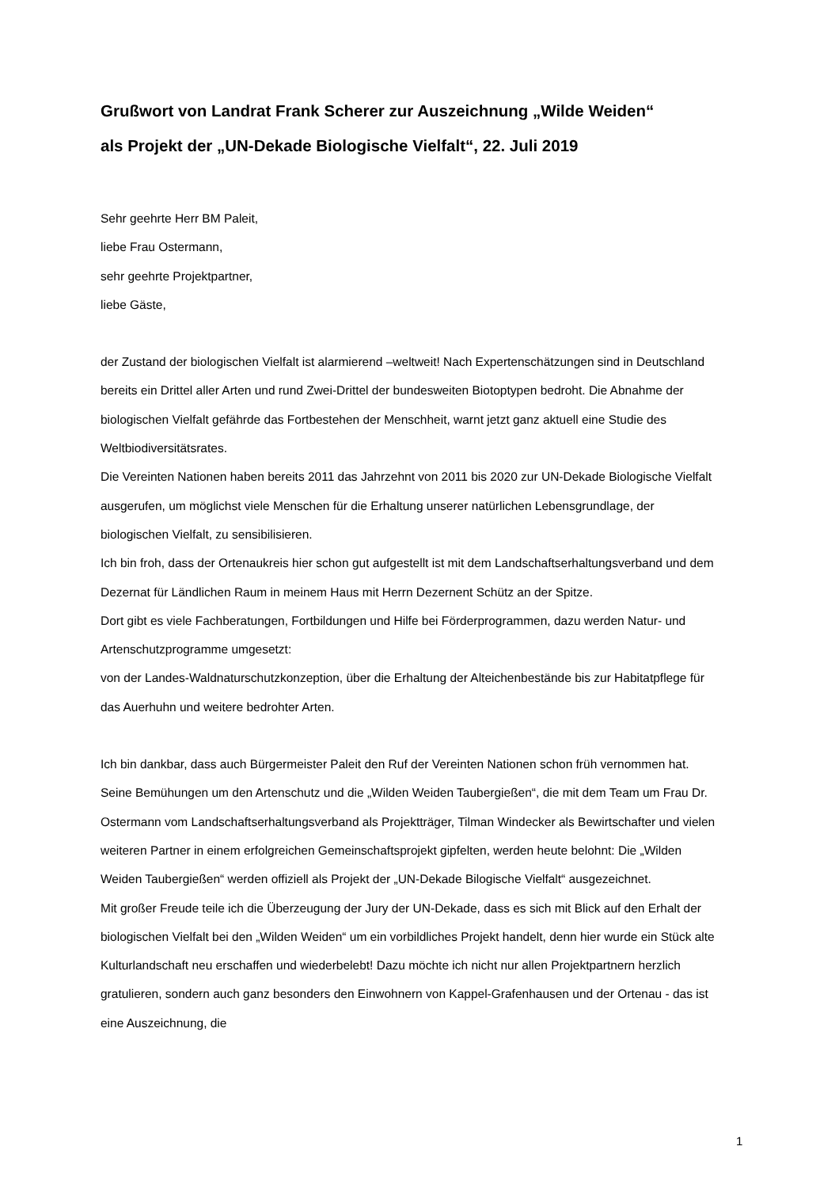Grußwort von Landrat Frank Scherer zur Auszeichnung „Wilde Weiden“
als Projekt der „UN-Dekade Biologische Vielfalt“, 22. Juli 2019
Sehr geehrte Herr BM Paleit,
liebe Frau Ostermann,
sehr geehrte Projektpartner,
liebe Gäste,
der Zustand der biologischen Vielfalt ist alarmierend –weltweit! Nach Expertenschätzungen sind in Deutschland bereits ein Drittel aller Arten und rund Zwei-Drittel der bundesweiten Biotoptypen bedroht. Die Abnahme der biologischen Vielfalt gefährde das Fortbestehen der Menschheit, warnt jetzt ganz aktuell eine Studie des Weltbiodiversitätsrates.
Die Vereinten Nationen haben bereits 2011 das Jahrzehnt von 2011 bis 2020 zur UN-Dekade Biologische Vielfalt ausgerufen, um möglichst viele Menschen für die Erhaltung unserer natürlichen Lebensgrundlage, der biologischen Vielfalt, zu sensibilisieren.
Ich bin froh, dass der Ortenaukreis hier schon gut aufgestellt ist mit dem Landschaftserhaltungsverband und dem Dezernat für Ländlichen Raum in meinem Haus mit Herrn Dezernent Schütz an der Spitze.
Dort gibt es viele Fachberatungen, Fortbildungen und Hilfe bei Förderprogrammen, dazu werden Natur- und Artenschutzprogramme umgesetzt:
von der Landes-Waldnaturschutzkonzeption, über die Erhaltung der Alteichenbestände bis zur Habitatpflege für das Auerhuhn und weitere bedrohter Arten.
Ich bin dankbar, dass auch Bürgermeister Paleit den Ruf der Vereinten Nationen schon früh vernommen hat. Seine Bemühungen um den Artenschutz und die „Wilden Weiden Taubergießen“, die mit dem Team um Frau Dr. Ostermann vom Landschaftserhaltungsverband als Projektträger, Tilman Windecker als Bewirtschafter und vielen weiteren Partner in einem erfolgreichen Gemeinschaftsprojekt gipfelten, werden heute belohnt: Die „Wilden Weiden Taubergießen“ werden offiziell als Projekt der „UN-Dekade Bilogische Vielfalt“ ausgezeichnet.
Mit großer Freude teile ich die Überzeugung der Jury der UN-Dekade, dass es sich mit Blick auf den Erhalt der biologischen Vielfalt bei den „Wilden Weiden“ um ein vorbildliches Projekt handelt, denn hier wurde ein Stück alte Kulturlandschaft neu erschaffen und wiederbelebt! Dazu möchte ich nicht nur allen Projektpartnern herzlich gratulieren, sondern auch ganz besonders den Einwohnern von Kappel-Grafenhausen und der Ortenau - das ist eine Auszeichnung, die
1